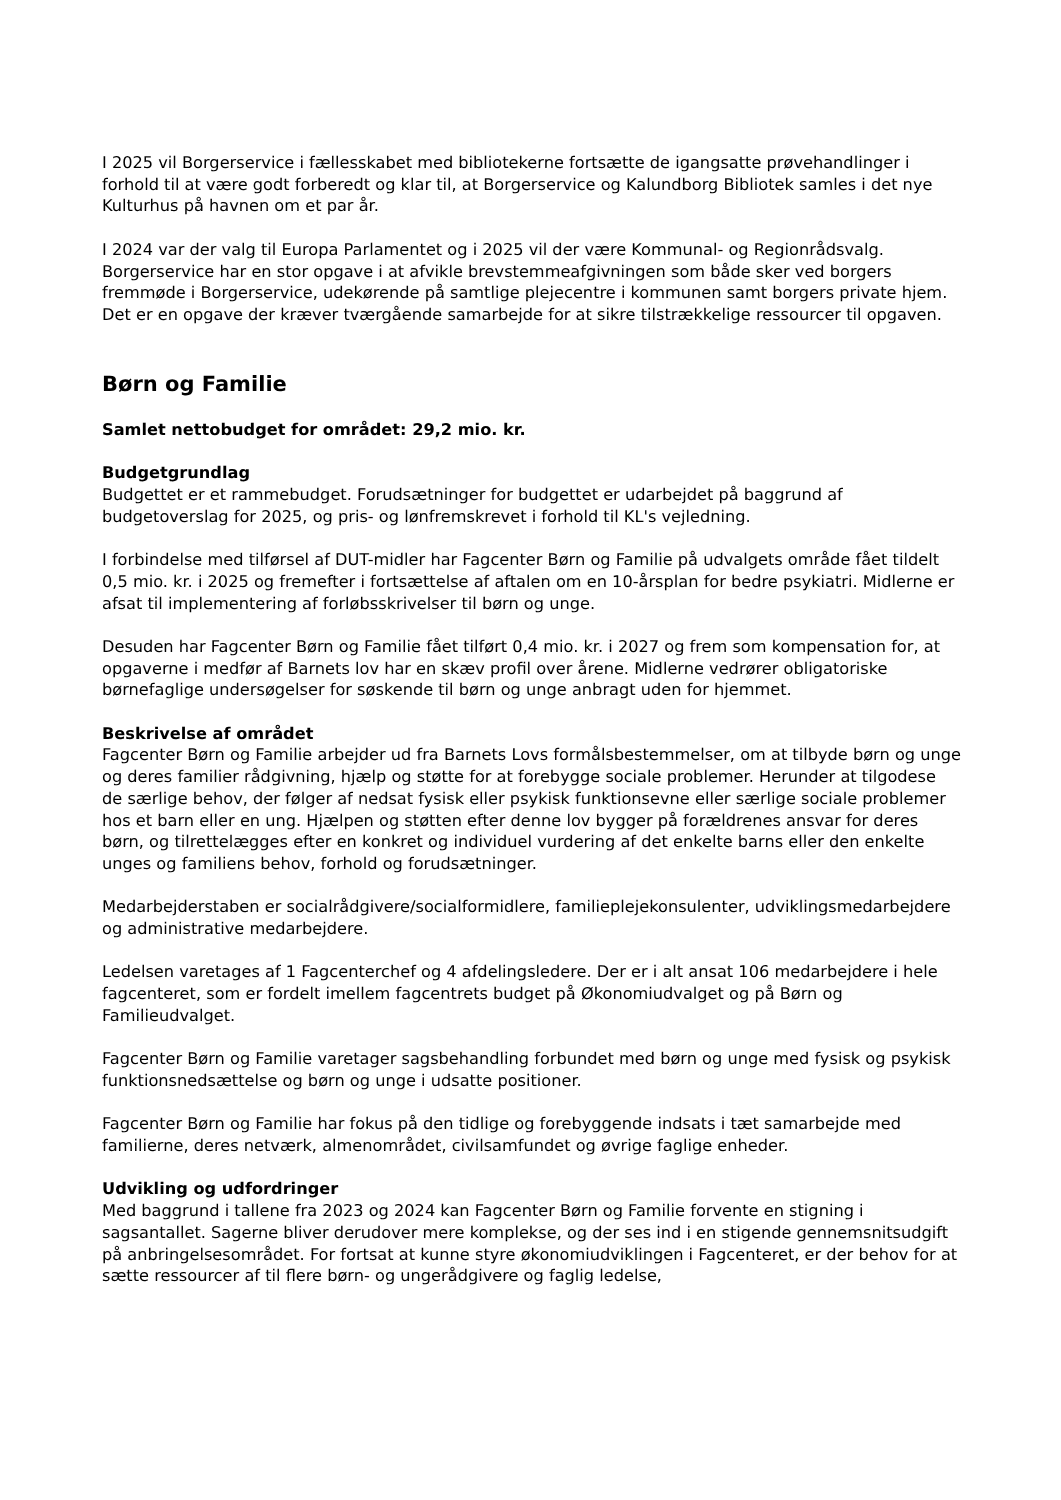I 2025 vil Borgerservice i fællesskabet med bibliotekerne fortsætte de igangsatte prøvehandlinger i forhold til at være godt forberedt og klar til, at Borgerservice og Kalundborg Bibliotek samles i det nye Kulturhus på havnen om et par år.
I 2024 var der valg til Europa Parlamentet og i 2025 vil der være Kommunal- og Regionrådsvalg. Borgerservice har en stor opgave i at afvikle brevstemmeafgivningen som både sker ved borgers fremmøde i Borgerservice, udekørende på samtlige plejecentre i kommunen samt borgers private hjem. Det er en opgave der kræver tværgående samarbejde for at sikre tilstrækkelige ressourcer til opgaven.
Børn og Familie
Samlet nettobudget for området: 29,2 mio. kr.
Budgetgrundlag
Budgettet er et rammebudget. Forudsætninger for budgettet er udarbejdet på baggrund af budgetoverslag for 2025, og pris- og lønfremskrevet i forhold til KL's vejledning.
I forbindelse med tilførsel af DUT-midler har Fagcenter Børn og Familie på udvalgets område fået tildelt 0,5 mio. kr. i 2025 og fremefter i fortsættelse af aftalen om en 10-årsplan for bedre psykiatri. Midlerne er afsat til implementering af forløbsskrivelser til børn og unge.
Desuden har Fagcenter Børn og Familie fået tilført 0,4 mio. kr. i 2027 og frem som kompensation for, at opgaverne i medfør af Barnets lov har en skæv profil over årene. Midlerne vedrører obligatoriske børnefaglige undersøgelser for søskende til børn og unge anbragt uden for hjemmet.
Beskrivelse af området
Fagcenter Børn og Familie arbejder ud fra Barnets Lovs formålsbestemmelser, om at tilbyde børn og unge og deres familier rådgivning, hjælp og støtte for at forebygge sociale problemer. Herunder at tilgodese de særlige behov, der følger af nedsat fysisk eller psykisk funktionsevne eller særlige sociale problemer hos et barn eller en ung. Hjælpen og støtten efter denne lov bygger på forældrenes ansvar for deres børn, og tilrettelægges efter en konkret og individuel vurdering af det enkelte barns eller den enkelte unges og familiens behov, forhold og forudsætninger.
Medarbejderstaben er socialrådgivere/socialformidlere, familieplejekonsulenter, udviklingsmedarbejdere og administrative medarbejdere.
Ledelsen varetages af 1 Fagcenterchef og 4 afdelingsledere. Der er i alt ansat 106 medarbejdere i hele fagcenteret, som er fordelt imellem fagcentrets budget på Økonomiudvalget og på Børn og Familieudvalget.
Fagcenter Børn og Familie varetager sagsbehandling forbundet med børn og unge med fysisk og psykisk funktionsnedsættelse og børn og unge i udsatte positioner.
Fagcenter Børn og Familie har fokus på den tidlige og forebyggende indsats i tæt samarbejde med familierne, deres netværk, almenområdet, civilsamfundet og øvrige faglige enheder.
Udvikling og udfordringer
Med baggrund i tallene fra 2023 og 2024 kan Fagcenter Børn og Familie forvente en stigning i sagsantallet. Sagerne bliver derudover mere komplekse, og der ses ind i en stigende gennemsnitsudgift på anbringelsesområdet. For fortsat at kunne styre økonomiudviklingen i Fagcenteret, er der behov for at sætte ressourcer af til flere børn- og ungerådgivere og faglig ledelse,